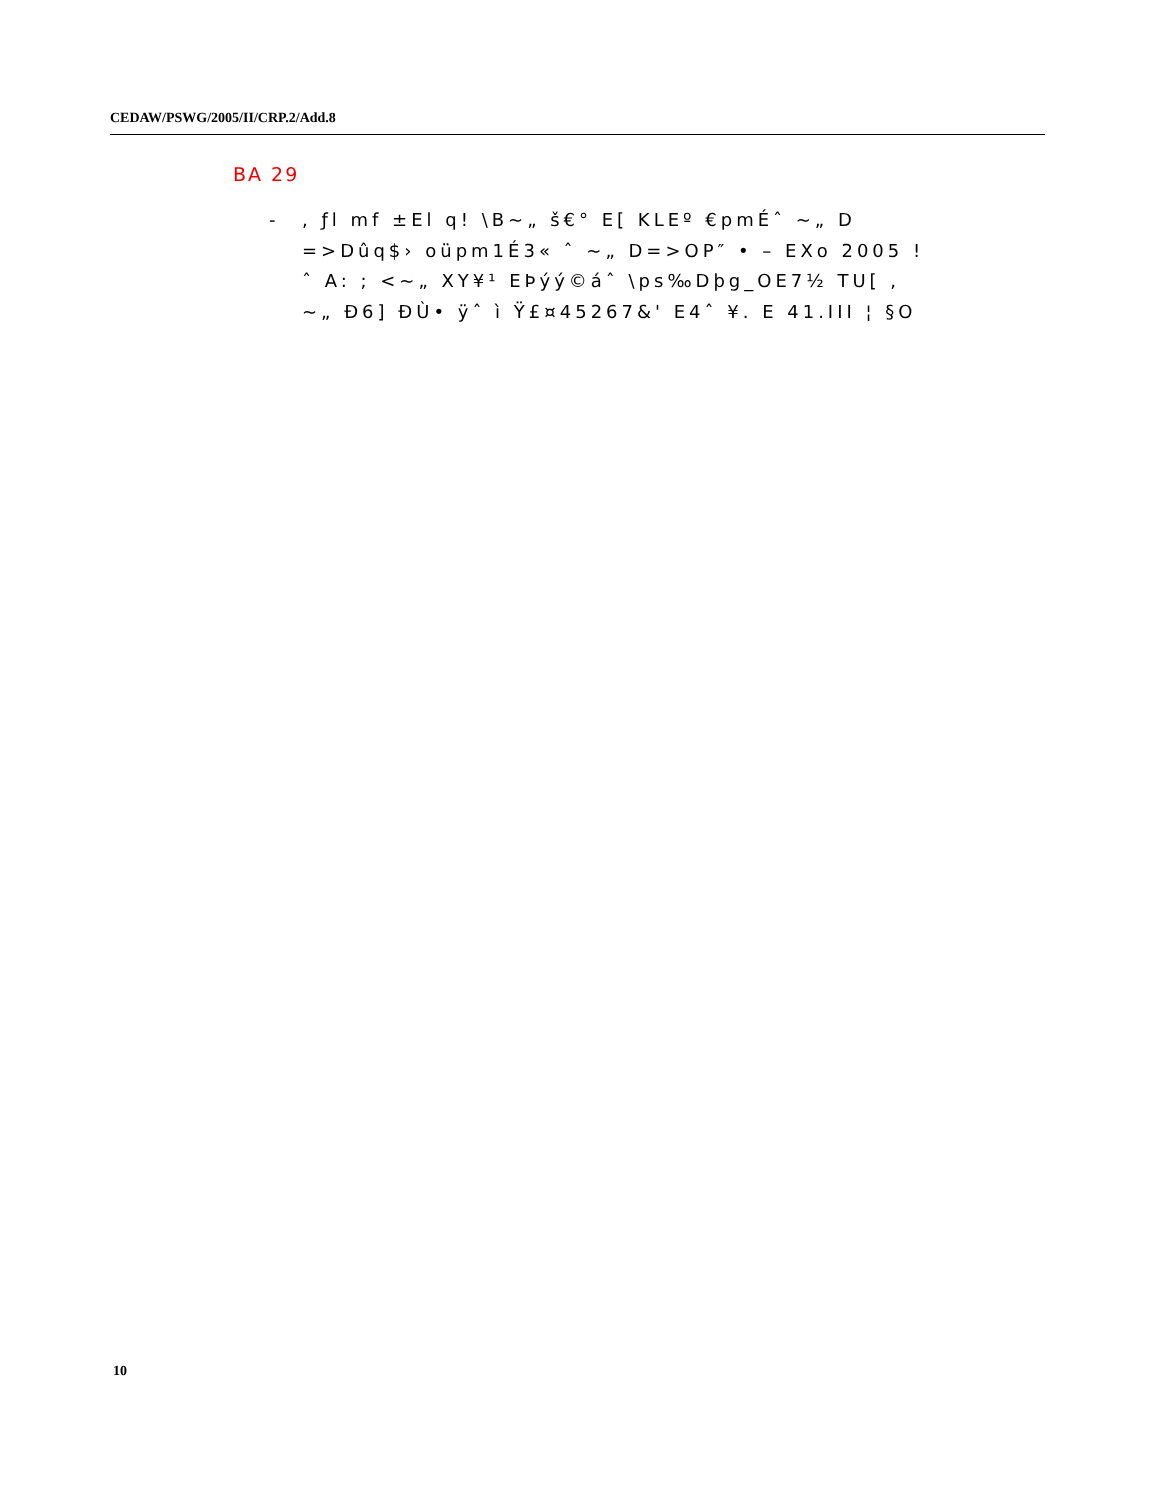CEDAW/PSWG/2005/II/CRP.2/Add.8
BA 29
-
, ƒl mf ±El q! \B~„ š€° E[ KLEº €pmÉˆ ~„ D =>Dûq$› oüpm1É3« ˆ ~„ D=>OP″ • – EXo 2005 ! ˆ A: ; <~„ XY¥¹ EÞýý©áˆ \ps‰Dþg_OE7½ TU[ , ~„ Ð6] ÐÙ• ÿˆ ì Ÿ£¤45267&' E4ˆ ¥. E 41.III ¦ §O
10